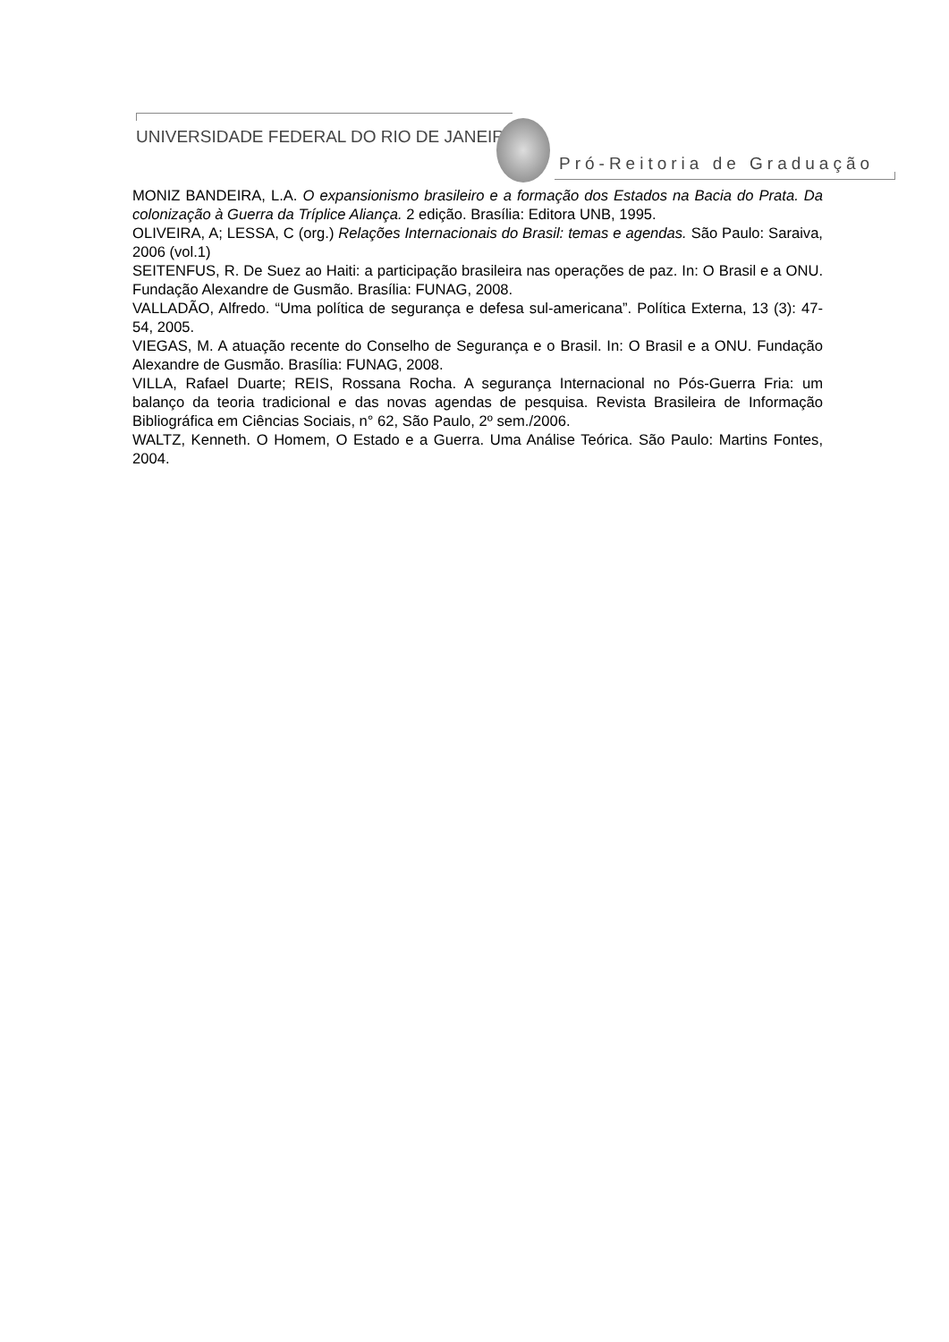UNIVERSIDADE FEDERAL DO RIO DE JANEIRO
Pró-Reitoria de Graduação
MONIZ BANDEIRA, L.A. O expansionismo brasileiro e a formação dos Estados na Bacia do Prata. Da colonização à Guerra da Tríplice Aliança. 2 edição. Brasília: Editora UNB, 1995.
OLIVEIRA, A; LESSA, C (org.) Relações Internacionais do Brasil: temas e agendas. São Paulo: Saraiva, 2006 (vol.1)
SEITENFUS, R. De Suez ao Haiti: a participação brasileira nas operações de paz. In: O Brasil e a ONU. Fundação Alexandre de Gusmão. Brasília: FUNAG, 2008.
VALLADÃO, Alfredo. “Uma política de segurança e defesa sul-americana”. Política Externa, 13 (3): 47-54, 2005.
VIEGAS, M. A atuação recente do Conselho de Segurança e o Brasil. In: O Brasil e a ONU. Fundação Alexandre de Gusmão. Brasília: FUNAG, 2008.
VILLA, Rafael Duarte; REIS, Rossana Rocha. A segurança Internacional no Pós-Guerra Fria: um balanço da teoria tradicional e das novas agendas de pesquisa. Revista Brasileira de Informação Bibliográfica em Ciências Sociais, n° 62, São Paulo, 2º sem./2006.
WALTZ, Kenneth. O Homem, O Estado e a Guerra. Uma Análise Teórica. São Paulo: Martins Fontes, 2004.